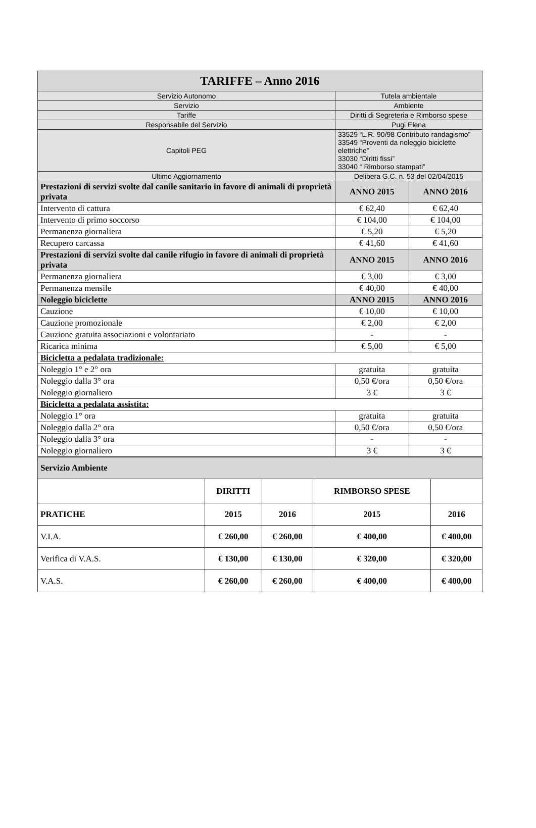| TARIFFE – Anno 2016 | | |
| Servizio Autonomo | Tutela ambientale | |
| Servizio | Ambiente | |
| Tariffe | Diritti di Segreteria e Rimborso spese | |
| Responsabile del Servizio | Pugi Elena | |
| Capitoli PEG | 33529 “L.R. 90/98 Contributo randagismo” 33549 “Proventi da noleggio biciclette elettriche” 33030 “Diritti fissi” 33040 “ Rimborso stampati” | |
| Ultimo Aggiornamento | Delibera G.C. n. 53 del 02/04/2015 | |
| Prestazioni di servizi svolte dal canile sanitario in favore di animali di proprietà privata | ANNO 2015 | ANNO 2016 |
| Intervento di cattura | € 62,40 | € 62,40 |
| Intervento di primo soccorso | € 104,00 | € 104,00 |
| Permanenza giornaliera | € 5,20 | € 5,20 |
| Recupero carcassa | € 41,60 | € 41,60 |
| Prestazioni di servizi svolte dal canile rifugio in favore di animali di proprietà privata | ANNO 2015 | ANNO 2016 |
| Permanenza giornaliera | € 3,00 | € 3,00 |
| Permanenza mensile | € 40,00 | € 40,00 |
| Noleggio biciclette | ANNO 2015 | ANNO 2016 |
| Cauzione | € 10,00 | € 10,00 |
| Cauzione promozionale | € 2,00 | € 2,00 |
| Cauzione gratuita associazioni e volontariato | - | - |
| Ricarica minima | € 5,00 | € 5,00 |
| Bicicletta a pedalata tradizionale: | | |
| Noleggio 1° e 2° ora | gratuita | gratuita |
| Noleggio dalla 3° ora | 0,50 €/ora | 0,50 €/ora |
| Noleggio giornaliero | 3 € | 3 € |
| Bicicletta a pedalata assistita: | | |
| Noleggio 1° ora | gratuita | gratuita |
| Noleggio dalla 2° ora | 0,50 €/ora | 0,50 €/ora |
| Noleggio dalla 3° ora | - | - |
| Noleggio giornaliero | 3 € | 3 € |
| Servizio Ambiente | | | | |
| | DIRITTI | | RIMBORSO SPESE | |
| PRATICHE | 2015 | 2016 | 2015 | 2016 |
| V.I.A. | € 260,00 | € 260,00 | € 400,00 | € 400,00 |
| Verifica di V.A.S. | € 130,00 | € 130,00 | € 320,00 | € 320,00 |
| V.A.S. | € 260,00 | € 260,00 | € 400,00 | € 400,00 |